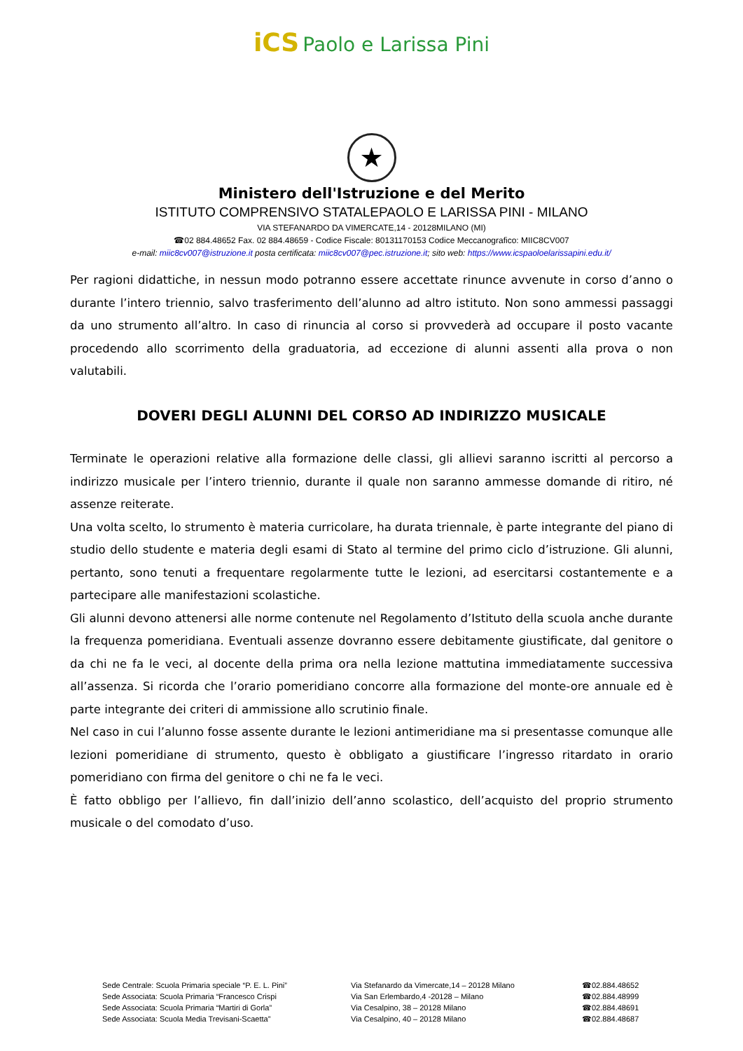iCS Paolo e Larissa Pini
★
Ministero dell'Istruzione e del Merito
ISTITUTO COMPRENSIVO STATALEPAOLO E LARISSA PINI - MILANO
VIA STEFANARDO DA VIMERCATE,14 - 20128MILANO (MI)
☎02 884.48652 Fax. 02 884.48659 - Codice Fiscale: 80131170153 Codice Meccanografico: MIIC8CV007
e-mail: miic8cv007@istruzione.it posta certificata: miic8cv007@pec.istruzione.it; sito web: https://www.icspaoloelarissapini.edu.it/
Per ragioni didattiche, in nessun modo potranno essere accettate rinunce avvenute in corso d’anno o durante l’intero triennio, salvo trasferimento dell’alunno ad altro istituto. Non sono ammessi passaggi da uno strumento all’altro. In caso di rinuncia al corso si provvederà ad occupare il posto vacante procedendo allo scorrimento della graduatoria, ad eccezione di alunni assenti alla prova o non valutabili.
DOVERI DEGLI ALUNNI DEL CORSO AD INDIRIZZO MUSICALE
Terminate le operazioni relative alla formazione delle classi, gli allievi saranno iscritti al percorso a indirizzo musicale per l’intero triennio, durante il quale non saranno ammesse domande di ritiro, né assenze reiterate.
Una volta scelto, lo strumento è materia curricolare, ha durata triennale, è parte integrante del piano di studio dello studente e materia degli esami di Stato al termine del primo ciclo d’istruzione. Gli alunni, pertanto, sono tenuti a frequentare regolarmente tutte le lezioni, ad esercitarsi costantemente e a partecipare alle manifestazioni scolastiche.
Gli alunni devono attenersi alle norme contenute nel Regolamento d’Istituto della scuola anche durante la frequenza pomeridiana. Eventuali assenze dovranno essere debitamente giustificate, dal genitore o da chi ne fa le veci, al docente della prima ora nella lezione mattutina immediatamente successiva all’assenza. Si ricorda che l’orario pomeridiano concorre alla formazione del monte-ore annuale ed è parte integrante dei criteri di ammissione allo scrutinio finale.
Nel caso in cui l’alunno fosse assente durante le lezioni antimeridiane ma si presentasse comunque alle lezioni pomeridiane di strumento, questo è obbligato a giustificare l’ingresso ritardato in orario pomeridiano con firma del genitore o chi ne fa le veci.
È fatto obbligo per l’allievo, fin dall’inizio dell’anno scolastico, dell’acquisto del proprio strumento musicale o del comodato d’uso.
Sede Centrale: Scuola Primaria speciale “P. E. L. Pini”
Sede Associata: Scuola Primaria “Francesco Crispi
Sede Associata: Scuola Primaria “Martiri di Gorla”
Sede Associata: Scuola Media Trevisani-Scaetta”
Via Stefanardo da Vimercate,14 – 20128 Milano
Via San Erlembardo,4 -20128 – Milano
Via Cesalpino, 38 – 20128 Milano
Via Cesalpino, 40 – 20128 Milano
☎02.884.48652
☎02.884.48999
☎02.884.48691
☎02.884.48687